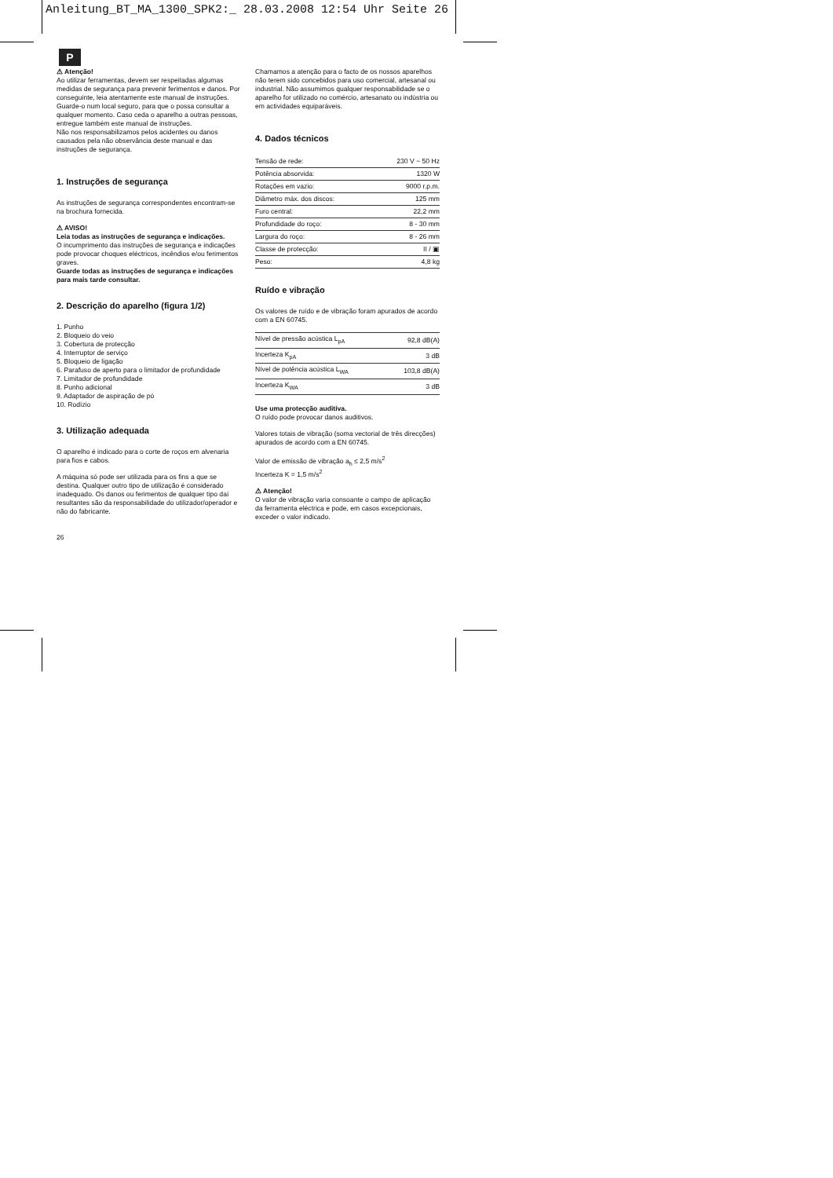Anleitung_BT_MA_1300_SPK2:_ 28.03.2008 12:54 Uhr Seite 26
P
⚠ Atenção!
Ao utilizar ferramentas, devem ser respeitadas algumas medidas de segurança para prevenir ferimentos e danos. Por conseguinte, leia atentamente este manual de instruções. Guarde-o num local seguro, para que o possa consultar a qualquer momento. Caso ceda o aparelho a outras pessoas, entregue também este manual de instruções.
Não nos responsabilizamos pelos acidentes ou danos causados pela não observância deste manual e das instruções de segurança.
1. Instruções de segurança
As instruções de segurança correspondentes encontram-se na brochura fornecida.
⚠ AVISO!
Leia todas as instruções de segurança e indicações.
O incumprimento das instruções de segurança e indicações pode provocar choques eléctricos, incêndios e/ou ferimentos graves.
Guarde todas as instruções de segurança e indicações para mais tarde consultar.
2. Descrição do aparelho (figura 1/2)
1. Punho
2. Bloqueio do veio
3. Cobertura de protecção
4. Interruptor de serviço
5. Bloqueio de ligação
6. Parafuso de aperto para o limitador de profundidade
7. Limitador de profundidade
8. Punho adicional
9. Adaptador de aspiração de pó
10. Rodízio
3. Utilização adequada
O aparelho é indicado para o corte de roços em alvenaria para fios e cabos.
A máquina só pode ser utilizada para os fins a que se destina. Qualquer outro tipo de utilização é considerado inadequado. Os danos ou ferimentos de qualquer tipo daí resultantes são da responsabilidade do utilizador/operador e não do fabricante.
26
Chamamos a atenção para o facto de os nossos aparelhos não terem sido concebidos para uso comercial, artesanal ou industrial. Não assumimos qualquer responsabilidade se o aparelho for utilizado no comércio, artesanato ou indústria ou em actividades equiparáveis.
4. Dados técnicos
| Tensão de rede: | 230 V ~ 50 Hz |
| Potência absorvida: | 1320 W |
| Rotações em vazio: | 9000 r.p.m. |
| Diâmetro máx. dos discos: | 125 mm |
| Furo central: | 22,2 mm |
| Profundidade do roço: | 8 - 30 mm |
| Largura do roço: | 8 - 26 mm |
| Classe de protecção: | II / ▣ |
| Peso: | 4,8 kg |
Ruído e vibração
Os valores de ruído e de vibração foram apurados de acordo com a EN 60745.
| Nível de pressão acústica L<sub>pA</sub> | 92,8 dB(A) |
| Incerteza K<sub>pA</sub> | 3 dB |
| Nível de potência acústica L<sub>WA</sub> | 103,8 dB(A) |
| Incerteza K<sub>WA</sub> | 3 dB |
Use uma protecção auditiva.
O ruído pode provocar danos auditivos.
Valores totais de vibração (soma vectorial de três direcções) apurados de acordo com a EN 60745.
Valor de emissão de vibração a<sub>h</sub> ≤ 2,5 m/s<sup>2</sup>
Incerteza K = 1,5 m/s<sup>2</sup>
⚠ Atenção!
O valor de vibração varia consoante o campo de aplicação da ferramenta eléctrica e pode, em casos excepcionais, exceder o valor indicado.